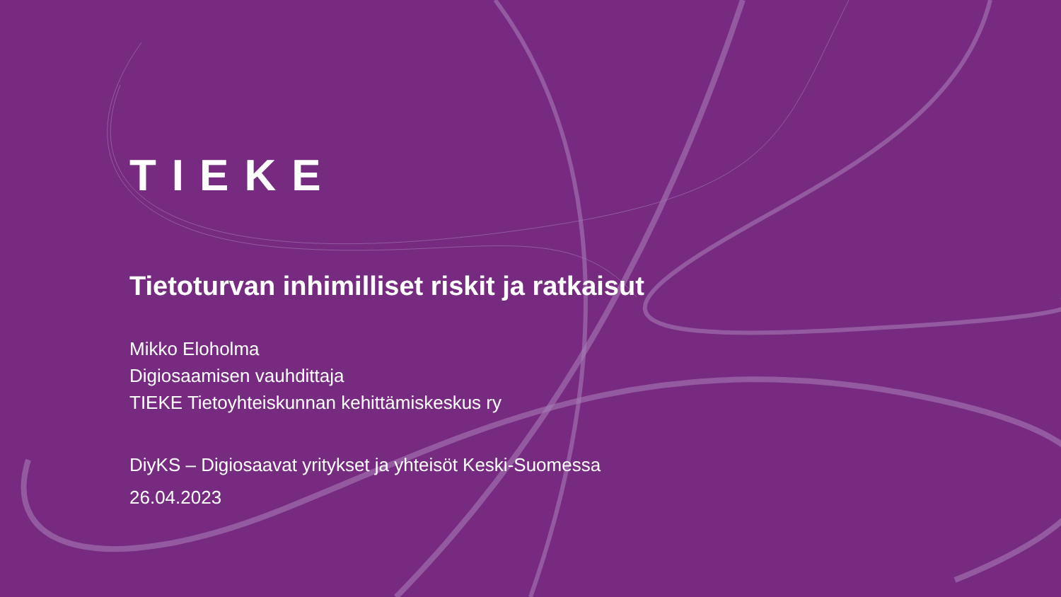TIEKE
Tietoturvan inhimilliset riskit ja ratkaisut
Mikko Eloholma
Digiosaamisen vauhdittaja
TIEKE Tietoyhteiskunnan kehittämiskeskus ry
DiyKS – Digiosaavat yritykset ja yhteisöt Keski-Suomessa
26.04.2023